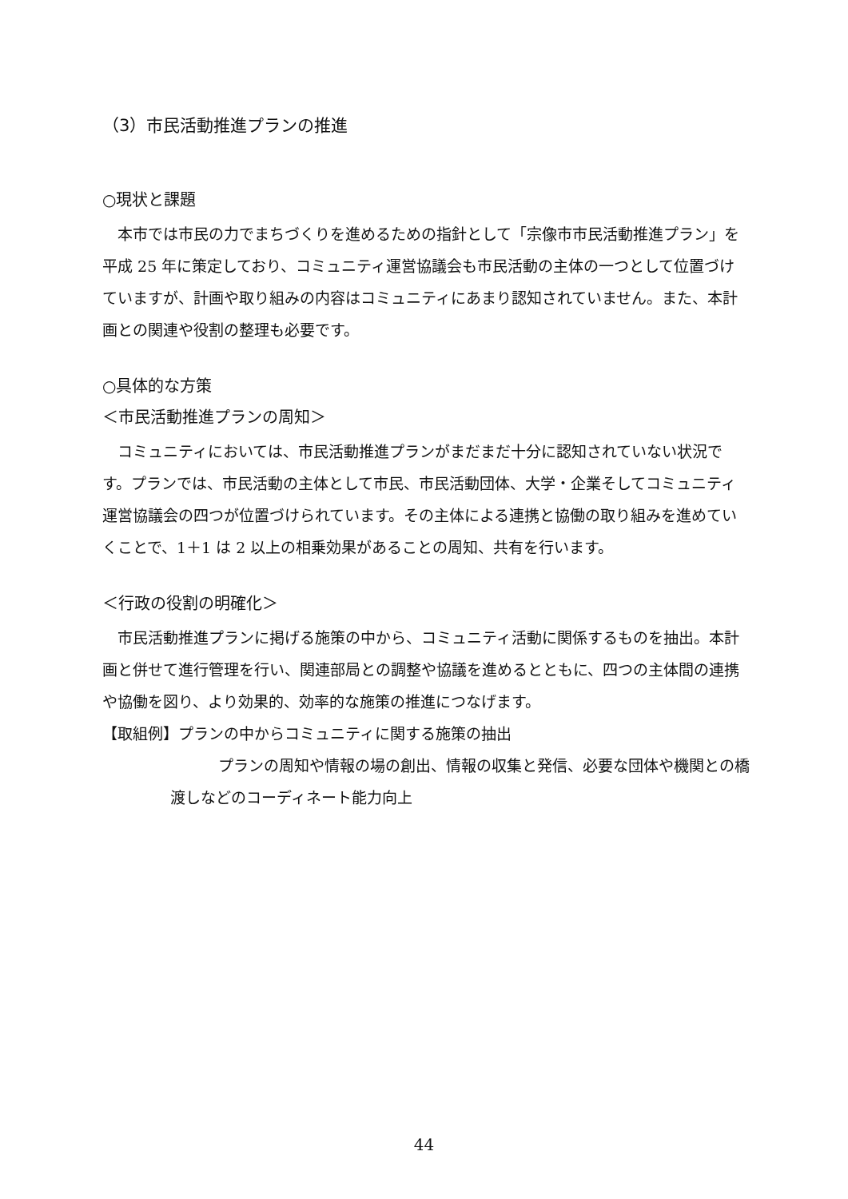（3）市民活動推進プランの推進
○現状と課題
本市では市民の力でまちづくりを進めるための指針として「宗像市市民活動推進プラン」を平成 25 年に策定しており、コミュニティ運営協議会も市民活動の主体の一つとして位置づけていますが、計画や取り組みの内容はコミュニティにあまり認知されていません。また、本計画との関連や役割の整理も必要です。
○具体的な方策
＜市民活動推進プランの周知＞
コミュニティにおいては、市民活動推進プランがまだまだ十分に認知されていない状況です。プランでは、市民活動の主体として市民、市民活動団体、大学・企業そしてコミュニティ運営協議会の四つが位置づけられています。その主体による連携と協働の取り組みを進めていくことで、1＋1 は 2 以上の相乗効果があることの周知、共有を行います。
＜行政の役割の明確化＞
市民活動推進プランに掲げる施策の中から、コミュニティ活動に関係するものを抽出。本計画と併せて進行管理を行い、関連部局との調整や協議を進めるとともに、四つの主体間の連携や協働を図り、より効果的、効率的な施策の推進につなげます。
【取組例】プランの中からコミュニティに関する施策の抽出
プランの周知や情報の場の創出、情報の収集と発信、必要な団体や機関との橋渡しなどのコーディネート能力向上
44